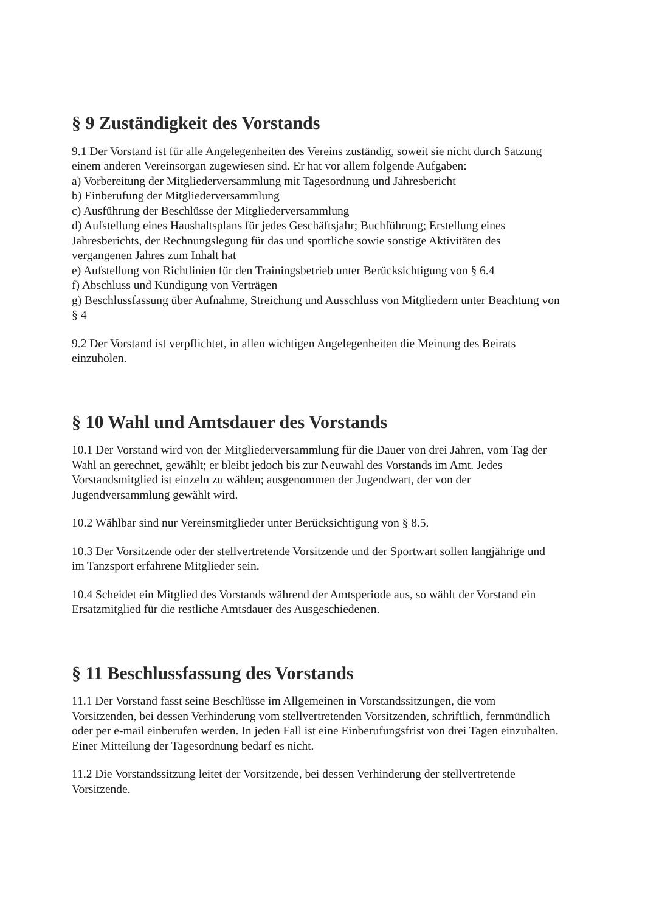§ 9 Zuständigkeit des Vorstands
9.1 Der Vorstand ist für alle Angelegenheiten des Vereins zuständig, soweit sie nicht durch Satzung einem anderen Vereinsorgan zugewiesen sind. Er hat vor allem folgende Aufgaben:
a) Vorbereitung der Mitgliederversammlung mit Tagesordnung und Jahresbericht
b) Einberufung der Mitgliederversammlung
c) Ausführung der Beschlüsse der Mitgliederversammlung
d) Aufstellung eines Haushaltsplans für jedes Geschäftsjahr; Buchführung; Erstellung eines Jahresberichts, der Rechnungslegung für das und sportliche sowie sonstige Aktivitäten des vergangenen Jahres zum Inhalt hat
e) Aufstellung von Richtlinien für den Trainingsbetrieb unter Berücksichtigung von § 6.4
f) Abschluss und Kündigung von Verträgen
g) Beschlussfassung über Aufnahme, Streichung und Ausschluss von Mitgliedern unter Beachtung von § 4
9.2 Der Vorstand ist verpflichtet, in allen wichtigen Angelegenheiten die Meinung des Beirats einzuholen.
§ 10 Wahl und Amtsdauer des Vorstands
10.1 Der Vorstand wird von der Mitgliederversammlung für die Dauer von drei Jahren, vom Tag der Wahl an gerechnet, gewählt; er bleibt jedoch bis zur Neuwahl des Vorstands im Amt. Jedes Vorstandsmitglied ist einzeln zu wählen; ausgenommen der Jugendwart, der von der Jugendversammlung gewählt wird.
10.2 Wählbar sind nur Vereinsmitglieder unter Berücksichtigung von § 8.5.
10.3 Der Vorsitzende oder der stellvertretende Vorsitzende und der Sportwart sollen langjährige und im Tanzsport erfahrene Mitglieder sein.
10.4 Scheidet ein Mitglied des Vorstands während der Amtsperiode aus, so wählt der Vorstand ein Ersatzmitglied für die restliche Amtsdauer des Ausgeschiedenen.
§ 11 Beschlussfassung des Vorstands
11.1 Der Vorstand fasst seine Beschlüsse im Allgemeinen in Vorstandssitzungen, die vom Vorsitzenden, bei dessen Verhinderung vom stellvertretenden Vorsitzenden, schriftlich, fernmündlich oder per e-mail einberufen werden. In jeden Fall ist eine Einberufungsfrist von drei Tagen einzuhalten. Einer Mitteilung der Tagesordnung bedarf es nicht.
11.2 Die Vorstandssitzung leitet der Vorsitzende, bei dessen Verhinderung der stellvertretende Vorsitzende.